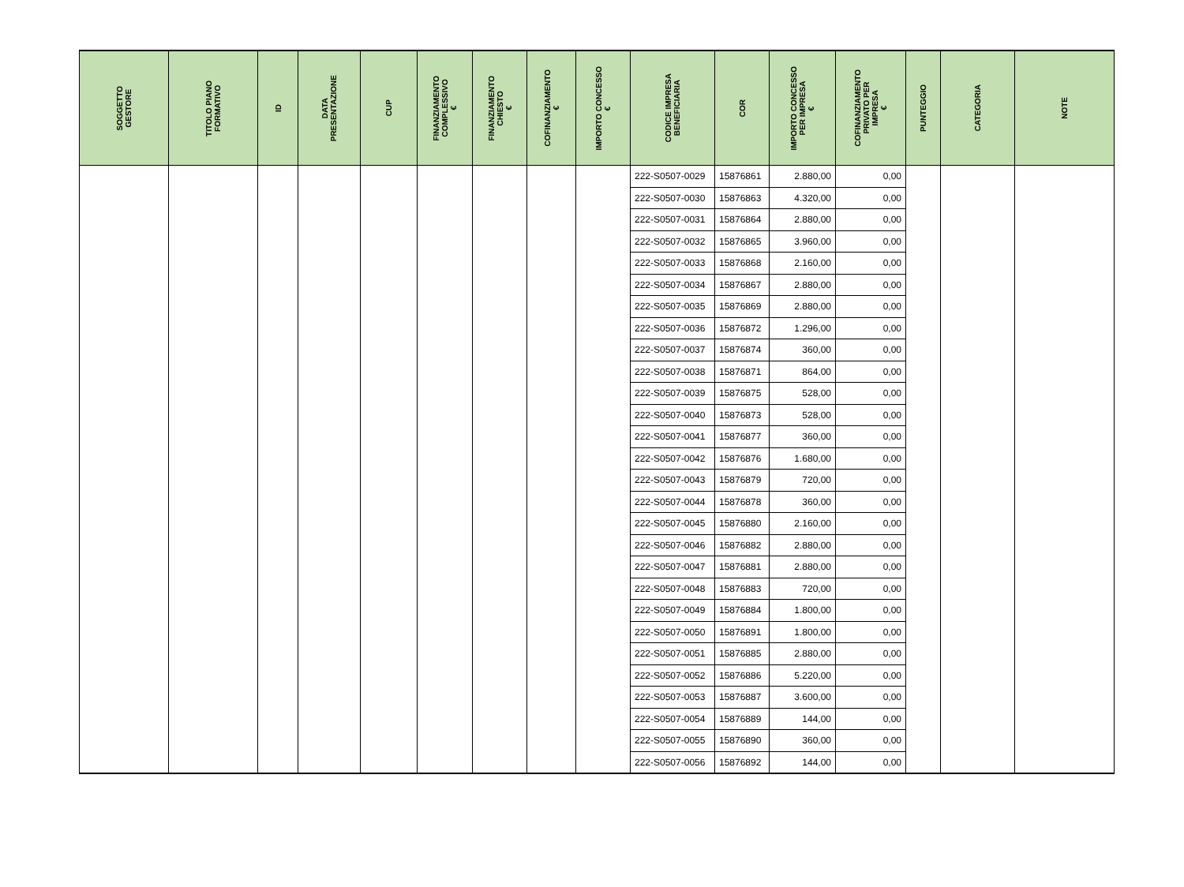| SOGGETTO GESTORE | TITOLO PIANO FORMATIVO | ID | DATA PRESENTAZIONE | CUP | FINANZIAMENTO COMPLESSIVO € | FINANZIAMENTO CHIESTO € | COFINANZIAMENTO € | IMPORTO CONCESSO € | CODICE IMPRESA BENEFICIARIA | COR | IMPORTO CONCESSO PER IMPRESA € | COFINANZIAMENTO PRIVATO PER IMPRESA € | PUNTEGGIO | CATEGORIA | NOTE |
| --- | --- | --- | --- | --- | --- | --- | --- | --- | --- | --- | --- | --- | --- | --- | --- |
| | | | | | | | | | 222-S0507-0029 | 15876861 | 2.880,00 | 0,00 | | | |
| | | | | | | | | | 222-S0507-0030 | 15876863 | 4.320,00 | 0,00 | | | |
| | | | | | | | | | 222-S0507-0031 | 15876864 | 2.880,00 | 0,00 | | | |
| | | | | | | | | | 222-S0507-0032 | 15876865 | 3.960,00 | 0,00 | | | |
| | | | | | | | | | 222-S0507-0033 | 15876868 | 2.160,00 | 0,00 | | | |
| | | | | | | | | | 222-S0507-0034 | 15876867 | 2.880,00 | 0,00 | | | |
| | | | | | | | | | 222-S0507-0035 | 15876869 | 2.880,00 | 0,00 | | | |
| | | | | | | | | | 222-S0507-0036 | 15876872 | 1.296,00 | 0,00 | | | |
| | | | | | | | | | 222-S0507-0037 | 15876874 | 360,00 | 0,00 | | | |
| | | | | | | | | | 222-S0507-0038 | 15876871 | 864,00 | 0,00 | | | |
| | | | | | | | | | 222-S0507-0039 | 15876875 | 528,00 | 0,00 | | | |
| | | | | | | | | | 222-S0507-0040 | 15876873 | 528,00 | 0,00 | | | |
| | | | | | | | | | 222-S0507-0041 | 15876877 | 360,00 | 0,00 | | | |
| | | | | | | | | | 222-S0507-0042 | 15876876 | 1.680,00 | 0,00 | | | |
| | | | | | | | | | 222-S0507-0043 | 15876879 | 720,00 | 0,00 | | | |
| | | | | | | | | | 222-S0507-0044 | 15876878 | 360,00 | 0,00 | | | |
| | | | | | | | | | 222-S0507-0045 | 15876880 | 2.160,00 | 0,00 | | | |
| | | | | | | | | | 222-S0507-0046 | 15876882 | 2.880,00 | 0,00 | | | |
| | | | | | | | | | 222-S0507-0047 | 15876881 | 2.880,00 | 0,00 | | | |
| | | | | | | | | | 222-S0507-0048 | 15876883 | 720,00 | 0,00 | | | |
| | | | | | | | | | 222-S0507-0049 | 15876884 | 1.800,00 | 0,00 | | | |
| | | | | | | | | | 222-S0507-0050 | 15876891 | 1.800,00 | 0,00 | | | |
| | | | | | | | | | 222-S0507-0051 | 15876885 | 2.880,00 | 0,00 | | | |
| | | | | | | | | | 222-S0507-0052 | 15876886 | 5.220,00 | 0,00 | | | |
| | | | | | | | | | 222-S0507-0053 | 15876887 | 3.600,00 | 0,00 | | | |
| | | | | | | | | | 222-S0507-0054 | 15876889 | 144,00 | 0,00 | | | |
| | | | | | | | | | 222-S0507-0055 | 15876890 | 360,00 | 0,00 | | | |
| | | | | | | | | | 222-S0507-0056 | 15876892 | 144,00 | 0,00 | | | |